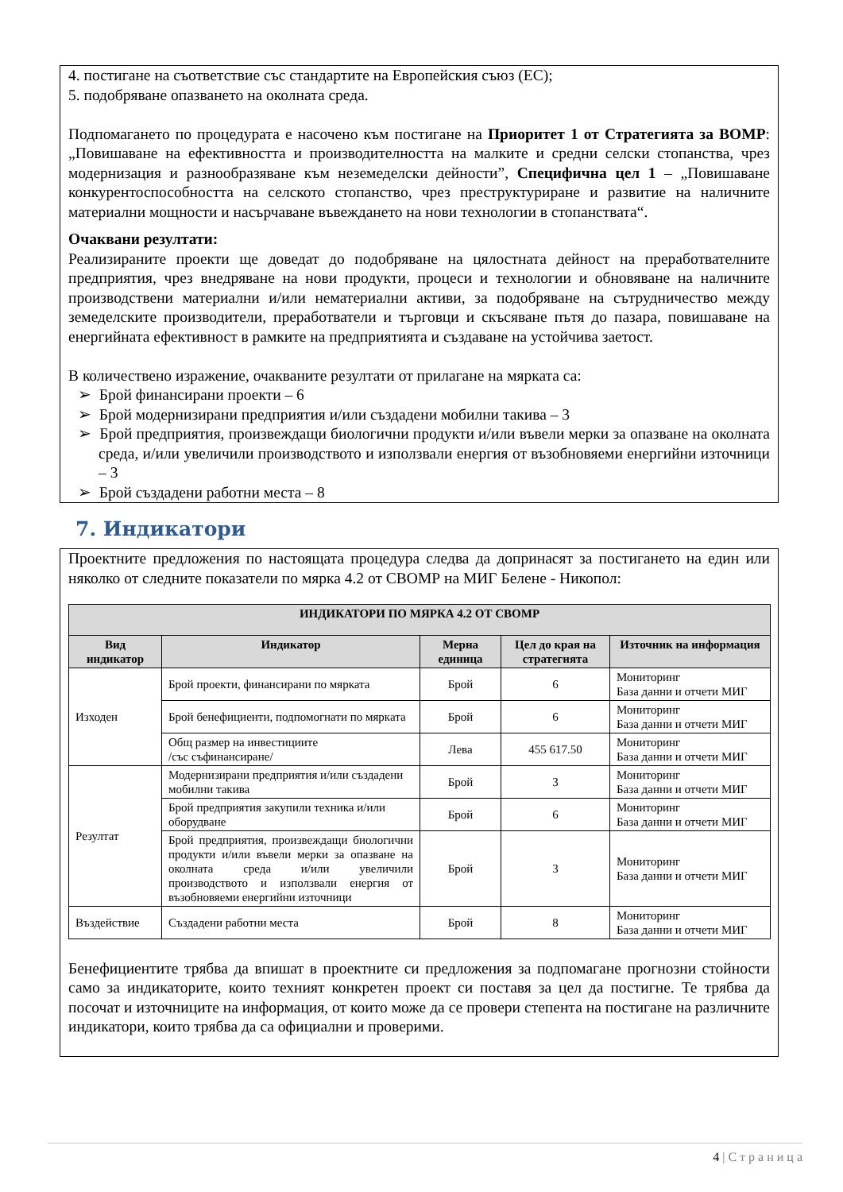4. постигане на съответствие със стандартите на Европейския съюз (ЕС);
5. подобряване опазването на околната среда.
Подпомагането по процедурата е насочено към постигане на Приоритет 1 от Стратегията за ВОМР: „Повишаване на ефективността и производителността на малките и средни селски стопанства, чрез модернизация и разнообразяване към неземеделски дейности”, Специфична цел 1 – „Повишаване конкурентоспособността на селското стопанство, чрез преструктуриране и развитие на наличните материални мощности и насърчаване въвеждането на нови технологии в стопанствата“.
Очаквани резултати:
Реализираните проекти ще доведат до подобряване на цялостната дейност на преработвателните предприятия, чрез внедряване на нови продукти, процеси и технологии и обновяване на наличните производствени материални и/или нематериални активи, за подобряване на сътрудничество между земеделските производители, преработватели и търговци и скъсяване пътя до пазара, повишаване на енергийната ефективност в рамките на предприятията и създаване на устойчива заетост.
В количествено изражение, очакваните резултати от прилагане на мярката са:
➢ Брой финансирани проекти – 6
➢ Брой модернизирани предприятия и/или създадени мобилни такива – 3
➢ Брой предприятия, произвеждащи биологични продукти и/или въвели мерки за опазване на околната среда, и/или увеличили производството и използвали енергия от възобновяеми енергийни източници – 3
➢ Брой създадени работни места – 8
7. Индикатори
Проектните предложения по настоящата процедура следва да допринасят за постигането на един или няколко от следните показатели по мярка 4.2 от СВОМР на МИГ Белене - Никопол:
| ИНДИКАТОРИ ПО МЯРКА 4.2 ОТ СВОМР | | | | |
| --- | --- | --- | --- | --- |
| Вид индикатор | Индикатор | Мерна единица | Цел до края на стратегията | Източник на информация |
| Изходен | Брой проекти, финансирани по мярката | Брой | 6 | Мониторинг База данни и отчети МИГ |
| | Брой бенефициенти, подпомогнати по мярката | Брой | 6 | Мониторинг База данни и отчети МИГ |
| | Общ размер на инвестициите /със съфинансиране/ | Лева | 455 617.50 | Мониторинг База данни и отчети МИГ |
| Резултат | Модернизирани предприятия и/или създадени мобилни такива | Брой | 3 | Мониторинг База данни и отчети МИГ |
| | Брой предприятия закупили техника и/или оборудване | Брой | 6 | Мониторинг База данни и отчети МИГ |
| | Брой предприятия, произвеждащи биологични продукти и/или въвели мерки за опазване на околната среда и/или увеличили производството и използвали енергия от възобновяеми енергийни източници | Брой | 3 | Мониторинг База данни и отчети МИГ |
| Въздействие | Създадени работни места | Брой | 8 | Мониторинг База данни и отчети МИГ |
Бенефициентите трябва да впишат в проектните си предложения за подпомагане прогнозни стойности само за индикаторите, които техният конкретен проект си поставя за цел да постигне. Те трябва да посочат и източниците на информация, от които може да се провери степента на постигане на различните индикатори, които трябва да са официални и проверими.
4 | С т р а н и ц а